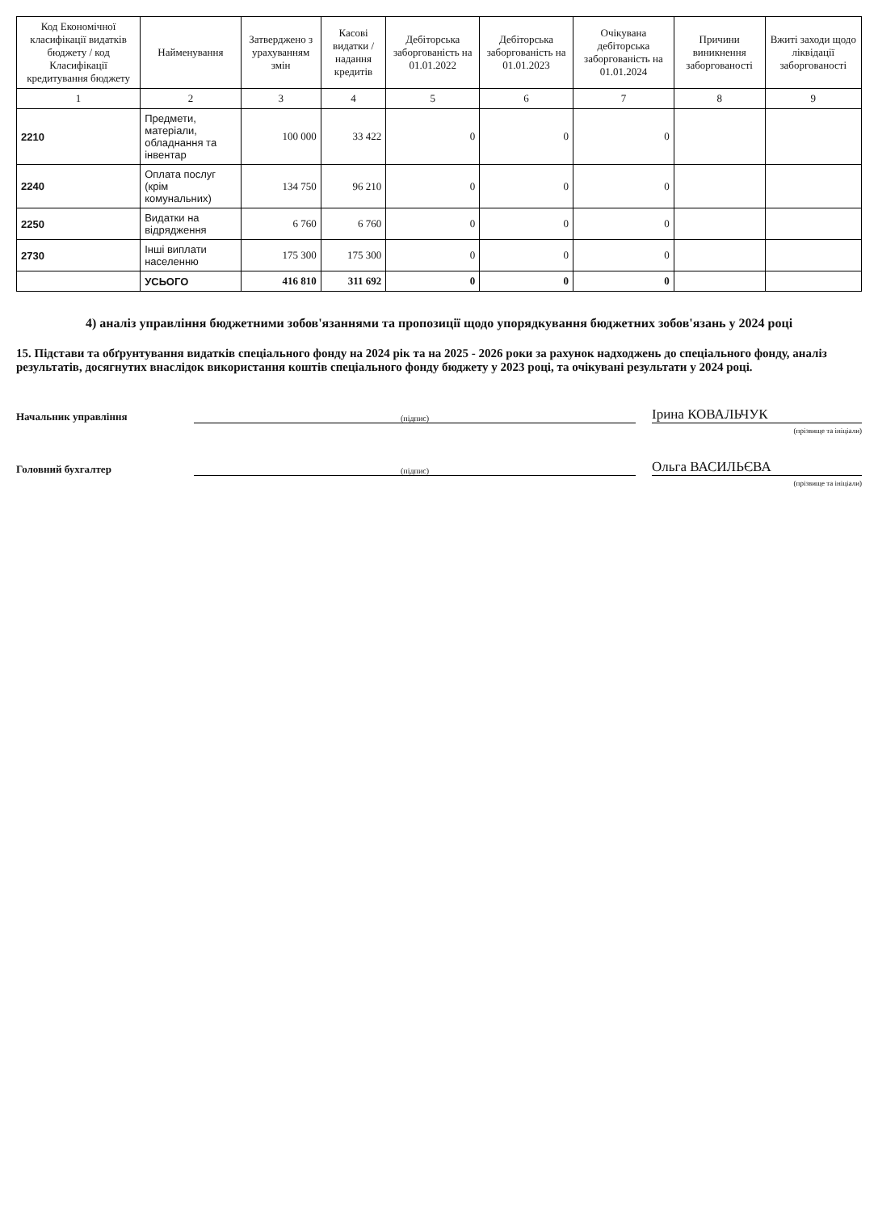| Код Економічної класифікації видатків бюджету / код Класифікації кредитування бюджету | Найменування | Затверджено з урахуванням змін | Касові видатки / надання кредитів | Дебіторська заборгованість на 01.01.2022 | Дебіторська заборгованість на 01.01.2023 | Очікувана дебіторська заборгованість на 01.01.2024 | Причини виникнення заборгованості | Вжиті заходи щодо ліквідації заборгованості |
| --- | --- | --- | --- | --- | --- | --- | --- | --- |
| 1 | 2 | 3 | 4 | 5 | 6 | 7 | 8 | 9 |
| 2210 | Предмети, матеріали, обладнання та інвентар | 100 000 | 33 422 | 0 | 0 | 0 | | |
| 2240 | Оплата послуг (крім комунальних) | 134 750 | 96 210 | 0 | 0 | 0 | | |
| 2250 | Видатки на відрядження | 6 760 | 6 760 | 0 | 0 | 0 | | |
| 2730 | Інші виплати населенню | 175 300 | 175 300 | 0 | 0 | 0 | | |
| | УСЬОГО | 416 810 | 311 692 | 0 | 0 | 0 | | |
4) аналіз управління бюджетними зобов'язаннями та пропозиції щодо упорядкування бюджетних зобов'язань у 2024 році
15. Підстави та обґрунтування видатків спеціального фонду на 2024 рік та на 2025 - 2026 роки за рахунок надходжень до спеціального фонду, аналіз результатів, досягнутих внаслідок використання коштів спеціального фонду бюджету у 2023 році, та очікувані результати у 2024 році.
Начальник управління (підпис) Ірина КОВАЛЬЧУК
(прізвище та ініціали)
Головний бухгалтер (підпис) Ольга ВАСИЛЬЄВА
(прізвище та ініціали)